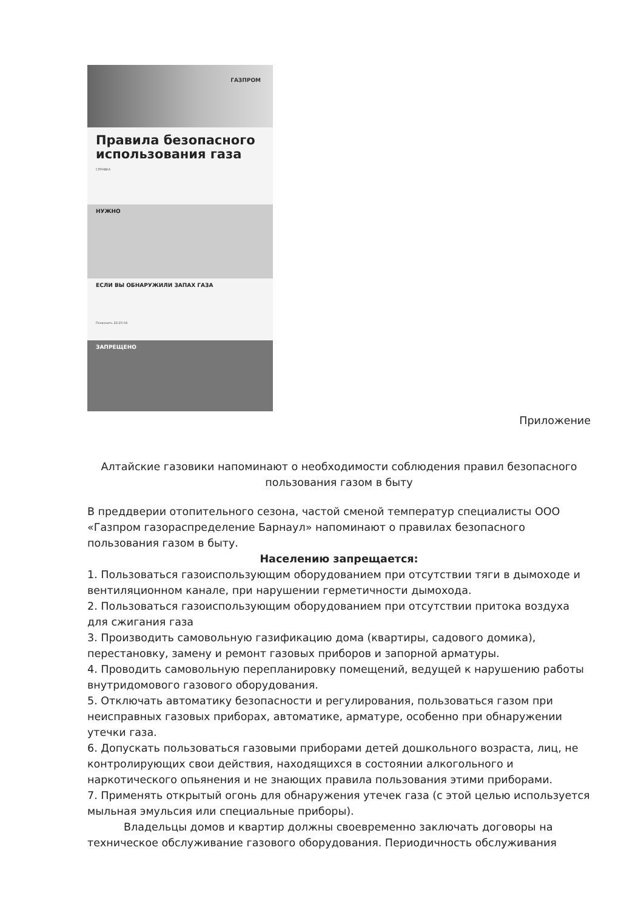ГАЗПРОМ
Правила безопасного использования газа
СПРАВКА
НУЖНО
ЕСЛИ ВЫ ОБНАРУЖИЛИ ЗАПАХ ГАЗА
Позвонить 28-20-04
ЗАПРЕЩЕНО
Приложение
Алтайские газовики напоминают о необходимости соблюдения правил безопасного пользования газом в быту
В преддверии отопительного сезона, частой сменой температур специалисты ООО «Газпром газораспределение Барнаул» напоминают о правилах безопасного пользования газом в быту.
Населению запрещается:
1. Пользоваться газоиспользующим оборудованием при отсутствии тяги в дымоходе и вентиляционном канале, при нарушении герметичности дымохода.
2. Пользоваться газоиспользующим оборудованием при отсутствии притока воздуха для сжигания газа
3. Производить самовольную газификацию дома (квартиры, садового домика), перестановку, замену и ремонт газовых приборов и запорной арматуры.
4. Проводить самовольную перепланировку помещений, ведущей к нарушению работы внутридомового газового оборудования.
5. Отключать автоматику безопасности и регулирования, пользоваться газом при неисправных газовых приборах, автоматике, арматуре, особенно при обнаружении утечки газа.
6. Допускать пользоваться газовыми приборами детей дошкольного возраста, лиц, не контролирующих свои действия, находящихся в состоянии алкогольного и наркотического опьянения и не знающих правила пользования этими приборами.
7. Применять открытый огонь для обнаружения утечек газа (с этой целью используется мыльная эмульсия или специальные приборы).
Владельцы домов и квартир должны своевременно заключать договоры на техническое обслуживание газового оборудования. Периодичность обслуживания